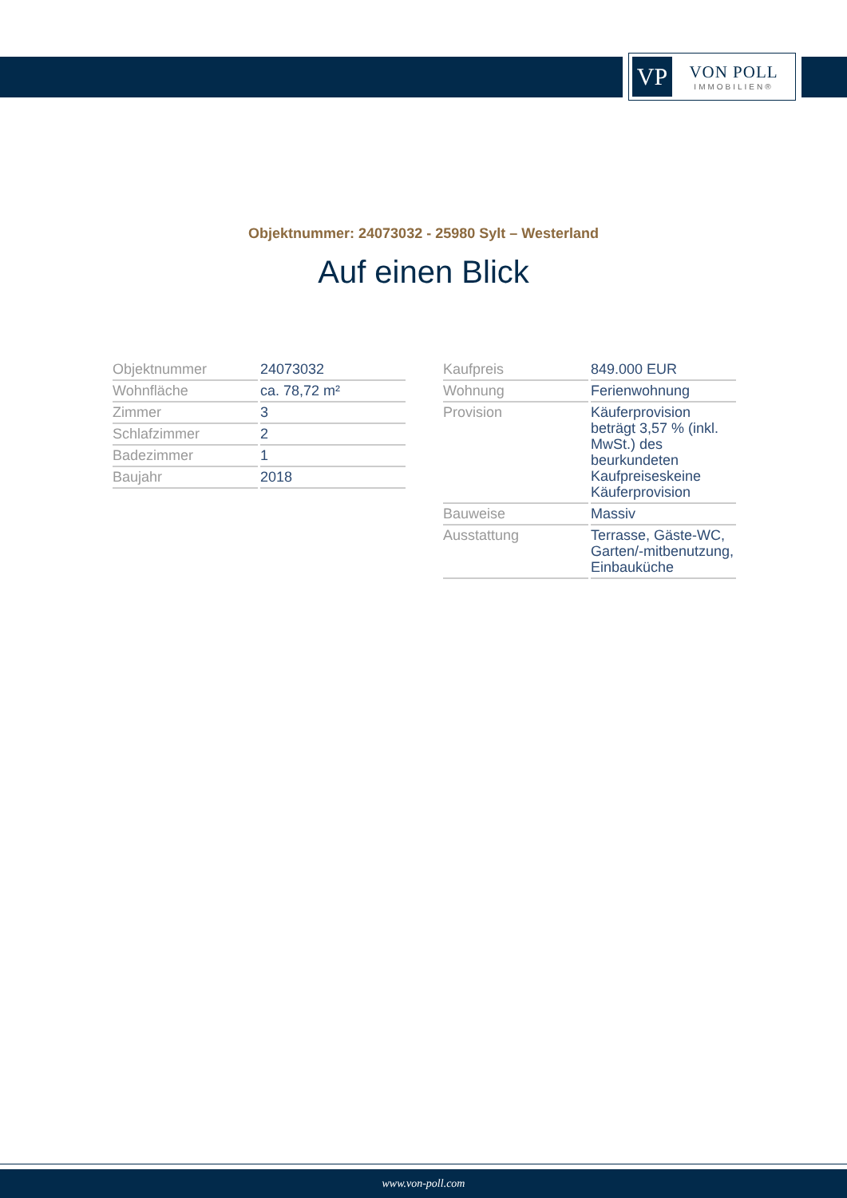VP
VON POLL
IMMOBILIEN®
Objektnummer: 24073032 - 25980 Sylt – Westerland
Auf einen Blick
| Objektnummer | 24073032 |
| Wohnfläche | ca. 78,72 m² |
| Zimmer | 3 |
| Schlafzimmer | 2 |
| Badezimmer | 1 |
| Baujahr | 2018 |
| Kaufpreis | 849.000 EUR |
| Wohnung | Ferienwohnung |
| Provision | Käuferprovision beträgt 3,57 % (inkl. MwSt.) des beurkundeten Kaufpreiseskeine Käuferprovision |
| Bauweise | Massiv |
| Ausstattung | Terrasse, Gäste-WC, Garten/-mitbenutzung, Einbauküche |
www.von-poll.com